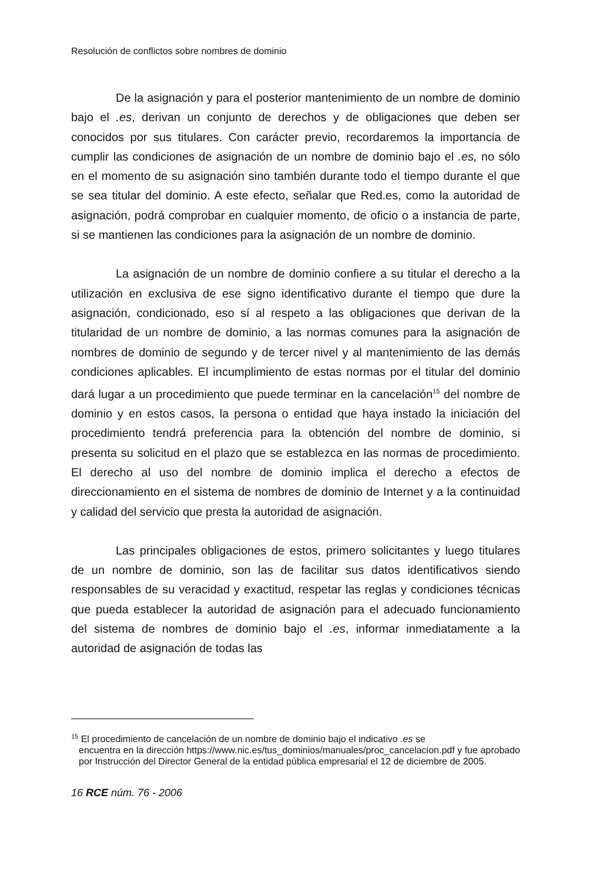Resolución de conflictos sobre nombres de dominio
De la asignación y para el posterior mantenimiento de un nombre de dominio bajo el .es, derivan un conjunto de derechos y de obligaciones que deben ser conocidos por sus titulares. Con carácter previo, recordaremos la importancia de cumplir las condiciones de asignación de un nombre de dominio bajo el .es, no sólo en el momento de su asignación sino también durante todo el tiempo durante el que se sea titular del dominio. A este efecto, señalar que Red.es, como la autoridad de asignación, podrá comprobar en cualquier momento, de oficio o a instancia de parte, si se mantienen las condiciones para la asignación de un nombre de dominio.
La asignación de un nombre de dominio confiere a su titular el derecho a la utilización en exclusiva de ese signo identificativo durante el tiempo que dure la asignación, condicionado, eso sí al respeto a las obligaciones que derivan de la titularidad de un nombre de dominio, a las normas comunes para la asignación de nombres de dominio de segundo y de tercer nivel y al mantenimiento de las demás condiciones aplicables. El incumplimiento de estas normas por el titular del dominio dará lugar a un procedimiento que puede terminar en la cancelación<sup>15</sup> del nombre de dominio y en estos casos, la persona o entidad que haya instado la iniciación del procedimiento tendrá preferencia para la obtención del nombre de dominio, si presenta su solicitud en el plazo que se establezca en las normas de procedimiento. El derecho al uso del nombre de dominio implica el derecho a efectos de direccionamiento en el sistema de nombres de dominio de Internet y a la continuidad y calidad del servicio que presta la autoridad de asignación.
Las principales obligaciones de estos, primero solicitantes y luego titulares de un nombre de dominio, son las de facilitar sus datos identificativos siendo responsables de su veracidad y exactitud, respetar las reglas y condiciones técnicas que pueda establecer la autoridad de asignación para el adecuado funcionamiento del sistema de nombres de dominio bajo el .es, informar inmediatamente a la autoridad de asignación de todas las
<sup>15</sup> El procedimiento de cancelación de un nombre de dominio bajo el indicativo .es se
encuentra en la dirección https://www.nic.es/tus_dominios/manuales/proc_cancelacion.pdf y fue aprobado por Instrucción del Director General de la entidad pública empresarial el 12 de diciembre de 2005.
16 RCE núm. 76 - 2006